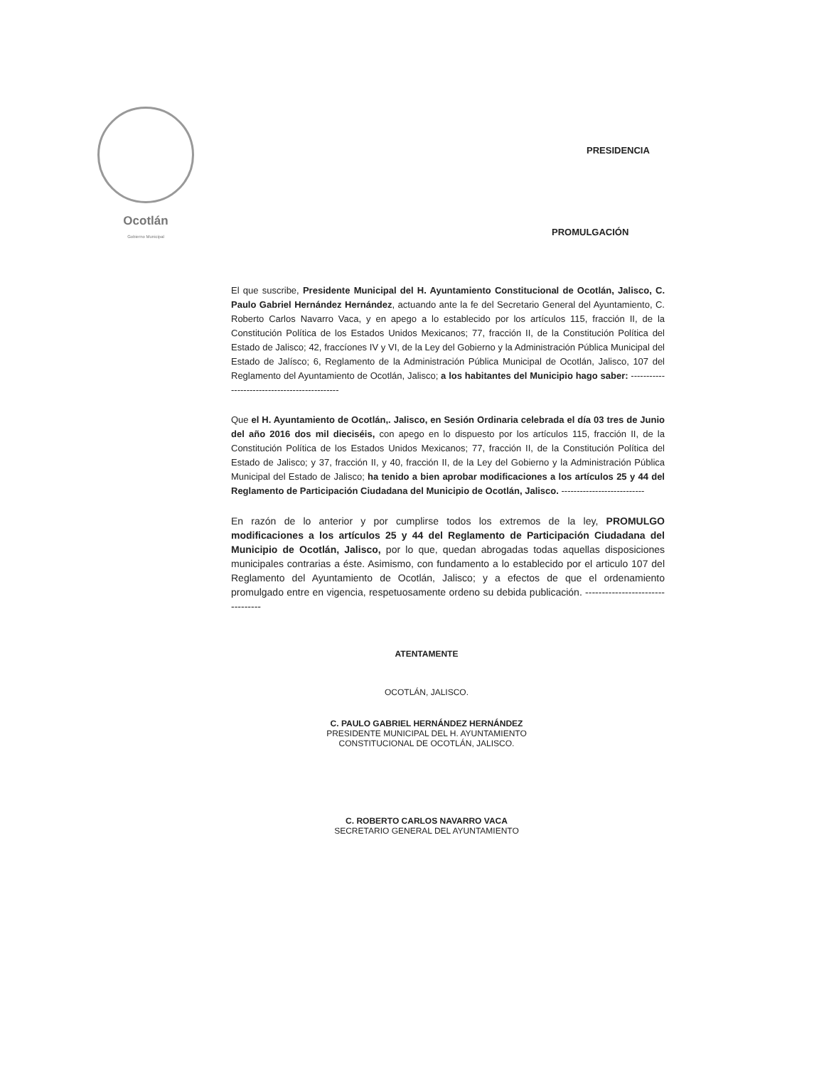Ocotlán
Gobierno Municipal
PRESIDENCIA
PROMULGACIÓN
El que suscribe, Presidente Municipal del H. Ayuntamiento Constitucional de Ocotlán, Jalisco, C. Paulo Gabriel Hernández Hernández, actuando ante la fe del Secretario General del Ayuntamiento, C. Roberto Carlos Navarro Vaca, y en apego a lo establecido por los artículos 115, fracción II, de la Constitución Política de los Estados Unidos Mexicanos; 77, fracción II, de la Constitución Política del Estado de Jalisco; 42, fraccíones IV y VI, de la Ley del Gobierno y la Administración Pública Municipal del Estado de Jalísco; 6, Reglamento de la Administración Pública Municipal de Ocotlán, Jalisco, 107 del Reglamento del Ayuntamiento de Ocotlán, Jalisco; a los habitantes del Municipio hago saber: ----------------------------------------------
Que el H. Ayuntamiento de Ocotlán,. Jalisco, en Sesión Ordinaria celebrada el día 03 tres de Junio del año 2016 dos mil dieciséis, con apego en lo dispuesto por los artículos 115, fracción II, de la Constitución Política de los Estados Unidos Mexicanos; 77, fracción II, de la Constitución Política del Estado de Jalisco; y 37, fracción II, y 40, fracción II, de la Ley del Gobierno y la Administración Pública Municipal del Estado de Jalisco; ha tenido a bien aprobar modificaciones a los artículos 25 y 44 del Reglamento de Participación Ciudadana del Municipio de Ocotlán, Jalisco. ---------------------------
En razón de lo anterior y por cumplirse todos los extremos de la ley, PROMULGO modificaciones a los artículos 25 y 44 del Reglamento de Participación Ciudadana del Municipio de Ocotlán, Jalisco, por lo que, quedan abrogadas todas aquellas disposiciones municipales contrarias a éste. Asimismo, con fundamento a lo establecido por el articulo 107 del Reglamento del Ayuntamiento de Ocotlán, Jalisco; y a efectos de que el ordenamiento promulgado entre en vigencia, respetuosamente ordeno su debida publicación. ---------------------------------
ATENTAMENTE
OCOTLÁN, JALISCO.
C. PAULO GABRIEL HERNÁNDEZ HERNÁNDEZ
PRESIDENTE MUNICIPAL DEL H. AYUNTAMIENTO
CONSTITUCIONAL DE OCOTLÁN, JALISCO.
C. ROBERTO CARLOS NAVARRO VACA
SECRETARIO GENERAL DEL AYUNTAMIENTO